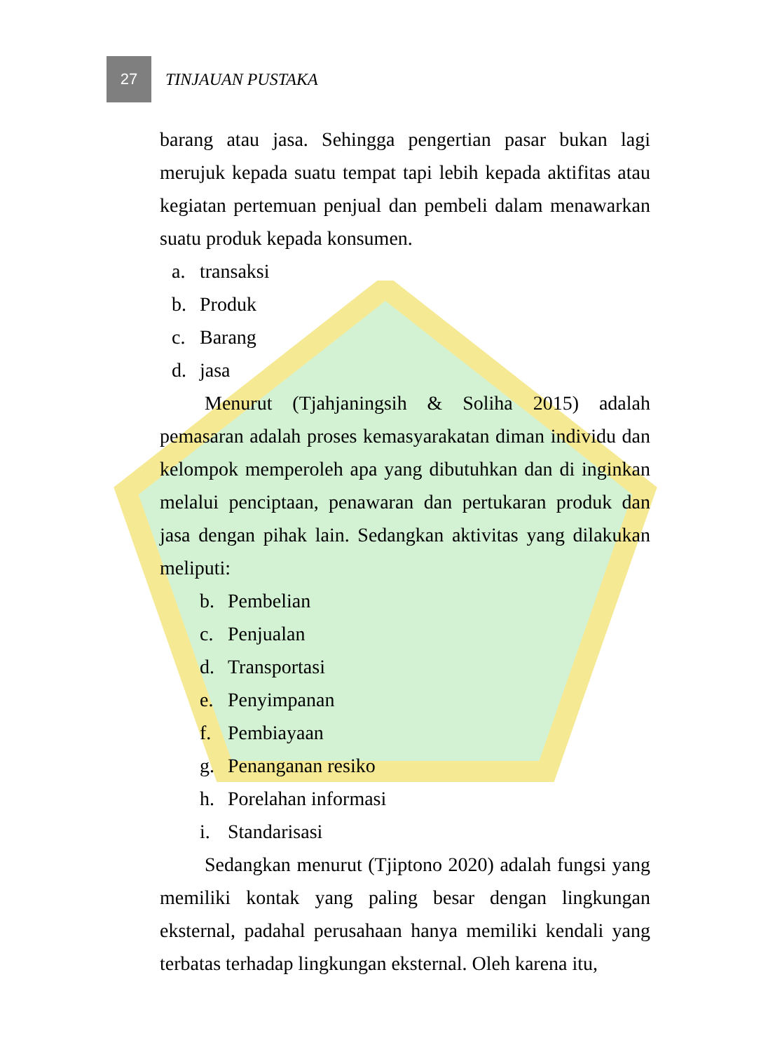27
TINJAUAN PUSTAKA
barang atau jasa. Sehingga pengertian pasar bukan lagi merujuk kepada suatu tempat tapi lebih kepada aktifitas atau kegiatan pertemuan penjual dan pembeli dalam menawarkan suatu produk kepada konsumen.
a. transaksi
b. Produk
c. Barang
d. jasa
Menurut (Tjahjaningsih & Soliha 2015) adalah pemasaran adalah proses kemasyarakatan diman individu dan kelompok memperoleh apa yang dibutuhkan dan di inginkan melalui penciptaan, penawaran dan pertukaran produk dan jasa dengan pihak lain. Sedangkan aktivitas yang dilakukan meliputi:
b. Pembelian
c. Penjualan
d. Transportasi
e. Penyimpanan
f. Pembiayaan
g. Penanganan resiko
h. Porelahan informasi
i. Standarisasi
Sedangkan menurut (Tjiptono 2020) adalah fungsi yang memiliki kontak yang paling besar dengan lingkungan eksternal, padahal perusahaan hanya memiliki kendali yang terbatas terhadap lingkungan eksternal. Oleh karena itu,